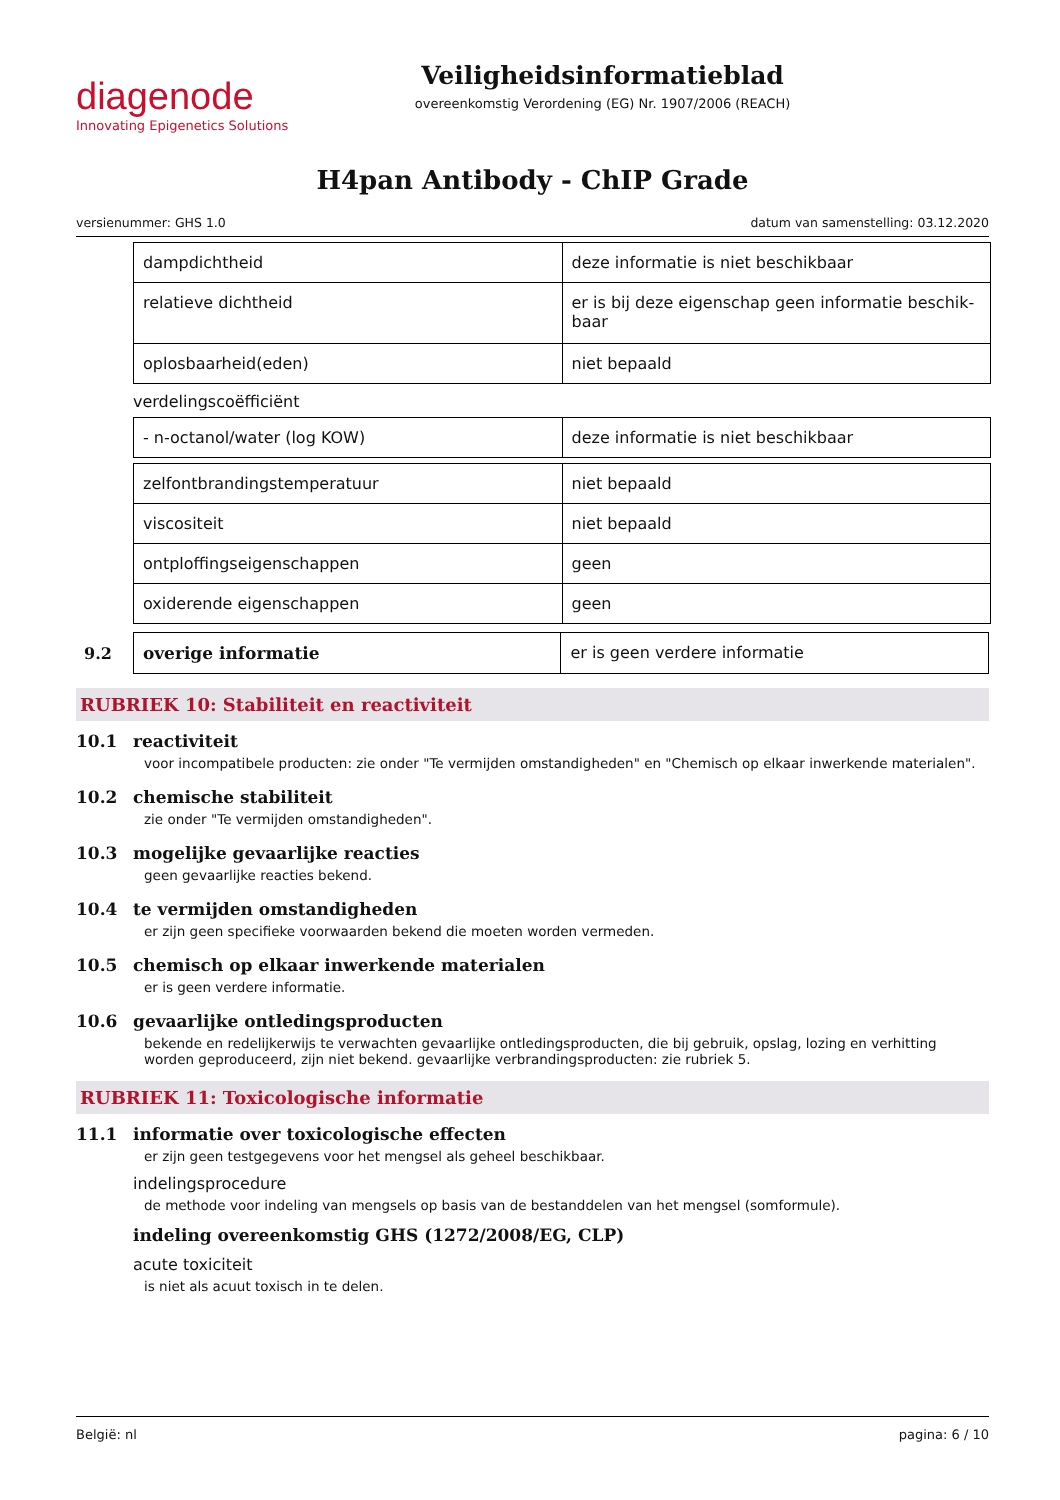diagenode
Innovating Epigenetics Solutions
Veiligheidsinformatieblad
overeenkomstig Verordening (EG) Nr. 1907/2006 (REACH)
H4pan Antibody - ChIP Grade
versienummer: GHS 1.0 datum van samenstelling: 03.12.2020
| dampdichtheid | deze informatie is niet beschikbaar |
| relatieve dichtheid | er is bij deze eigenschap geen informatie beschik-baar |
| oplosbaarheid(eden) | niet bepaald |
verdelingscoëfficiënt
| - n-octanol/water (log KOW) | deze informatie is niet beschikbaar |
| zelfontbrandingstemperatuur | niet bepaald |
| viscositeit | niet bepaald |
| ontploffingseigenschappen | geen |
| oxiderende eigenschappen | geen |
9.2
| overige informatie | er is geen verdere informatie |
RUBRIEK 10: Stabiliteit en reactiviteit
10.1 reactiviteit
voor incompatibele producten: zie onder "Te vermijden omstandigheden" en "Chemisch op elkaar inwerkende materialen".
10.2 chemische stabiliteit
zie onder "Te vermijden omstandigheden".
10.3 mogelijke gevaarlijke reacties
geen gevaarlijke reacties bekend.
10.4 te vermijden omstandigheden
er zijn geen specifieke voorwaarden bekend die moeten worden vermeden.
10.5 chemisch op elkaar inwerkende materialen
er is geen verdere informatie.
10.6 gevaarlijke ontledingsproducten
bekende en redelijkerwijs te verwachten gevaarlijke ontledingsproducten, die bij gebruik, opslag, lozing en verhitting worden geproduceerd, zijn niet bekend. gevaarlijke verbrandingsproducten: zie rubriek 5.
RUBRIEK 11: Toxicologische informatie
11.1 informatie over toxicologische effecten
er zijn geen testgegevens voor het mengsel als geheel beschikbaar.
indelingsprocedure
de methode voor indeling van mengsels op basis van de bestanddelen van het mengsel (somformule).
indeling overeenkomstig GHS (1272/2008/EG, CLP)
acute toxiciteit
is niet als acuut toxisch in te delen.
België: nl pagina: 6 / 10